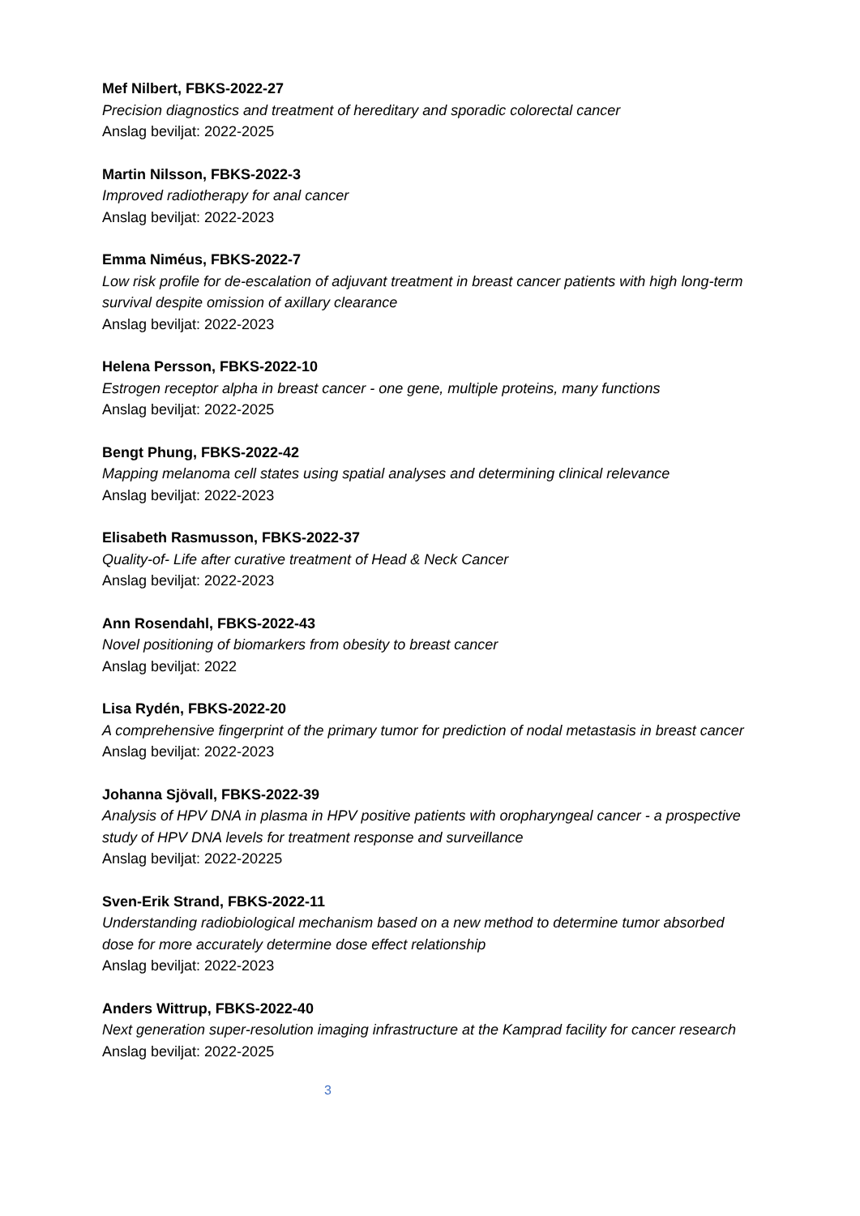Mef Nilbert, FBKS-2022-27
Precision diagnostics and treatment of hereditary and sporadic colorectal cancer
Anslag beviljat: 2022-2025
Martin Nilsson, FBKS-2022-3
Improved radiotherapy for anal cancer
Anslag beviljat: 2022-2023
Emma Niméus, FBKS-2022-7
Low risk profile for de-escalation of adjuvant treatment in breast cancer patients with high long-term survival despite omission of axillary clearance
Anslag beviljat: 2022-2023
Helena Persson, FBKS-2022-10
Estrogen receptor alpha in breast cancer - one gene, multiple proteins, many functions
Anslag beviljat: 2022-2025
Bengt Phung, FBKS-2022-42
Mapping melanoma cell states using spatial analyses and determining clinical relevance
Anslag beviljat: 2022-2023
Elisabeth Rasmusson, FBKS-2022-37
Quality-of- Life after curative treatment of Head & Neck Cancer
Anslag beviljat: 2022-2023
Ann Rosendahl, FBKS-2022-43
Novel positioning of biomarkers from obesity to breast cancer
Anslag beviljat: 2022
Lisa Rydén, FBKS-2022-20
A comprehensive fingerprint of the primary tumor for prediction of nodal metastasis in breast cancer
Anslag beviljat: 2022-2023
Johanna Sjövall, FBKS-2022-39
Analysis of HPV DNA in plasma in HPV positive patients with oropharyngeal cancer - a prospective study of HPV DNA levels for treatment response and surveillance
Anslag beviljat: 2022-20225
Sven-Erik Strand, FBKS-2022-11
Understanding radiobiological mechanism based on a new method to determine tumor absorbed dose for more accurately determine dose effect relationship
Anslag beviljat: 2022-2023
Anders Wittrup, FBKS-2022-40
Next generation super-resolution imaging infrastructure at the Kamprad facility for cancer research
Anslag beviljat: 2022-2025
3